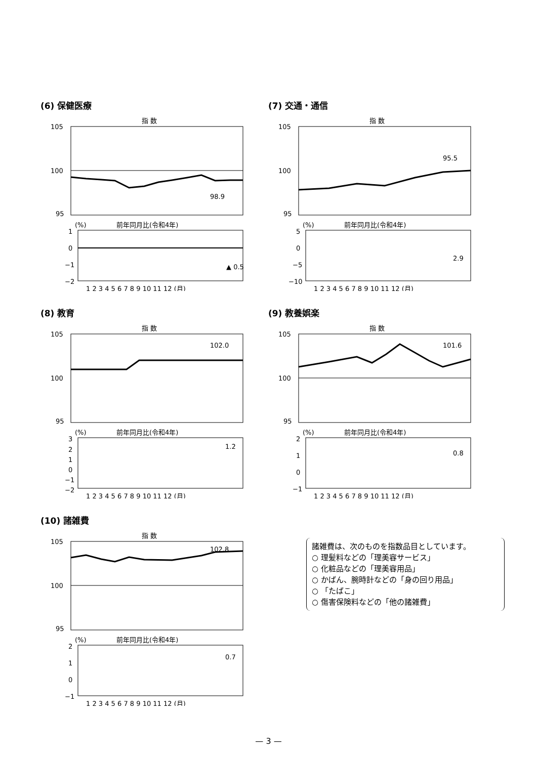(6) 保健医療
指 数
105
100
95
98.9
前年同月比(令和4年)
(%)
1
0
−1
−2
▲ 0.5
1 2 3 4 5 6 7 8 9 10 11 12 (月)
(7) 交通・通信
指 数
105
100
95
95.5
前年同月比(令和4年)
(%)
5
0
−5
−10
2.9
1 2 3 4 5 6 7 8 9 10 11 12 (月)
(8) 教育
指 数
105
100
95
102.0
前年同月比(令和4年)
(%)
3
2
1
0
−1
−2
1.2
1 2 3 4 5 6 7 8 9 10 11 12 (月)
(9) 教養娯楽
指 数
105
100
95
101.6
前年同月比(令和4年)
(%)
2
1
0
−1
0.8
1 2 3 4 5 6 7 8 9 10 11 12 (月)
(10) 諸雑費
指 数
105
100
95
102.8
前年同月比(令和4年)
(%)
2
1
0
−1
0.7
1 2 3 4 5 6 7 8 9 10 11 12 (月)
諸雑費は、次のものを指数品目としています。
○ 理髪料などの「理美容サービス」
○ 化粧品などの「理美容用品」
○ かばん、腕時計などの「身の回り用品」
○ 「たばこ」
○ 傷害保険料などの「他の諸雑費」
— 3 —